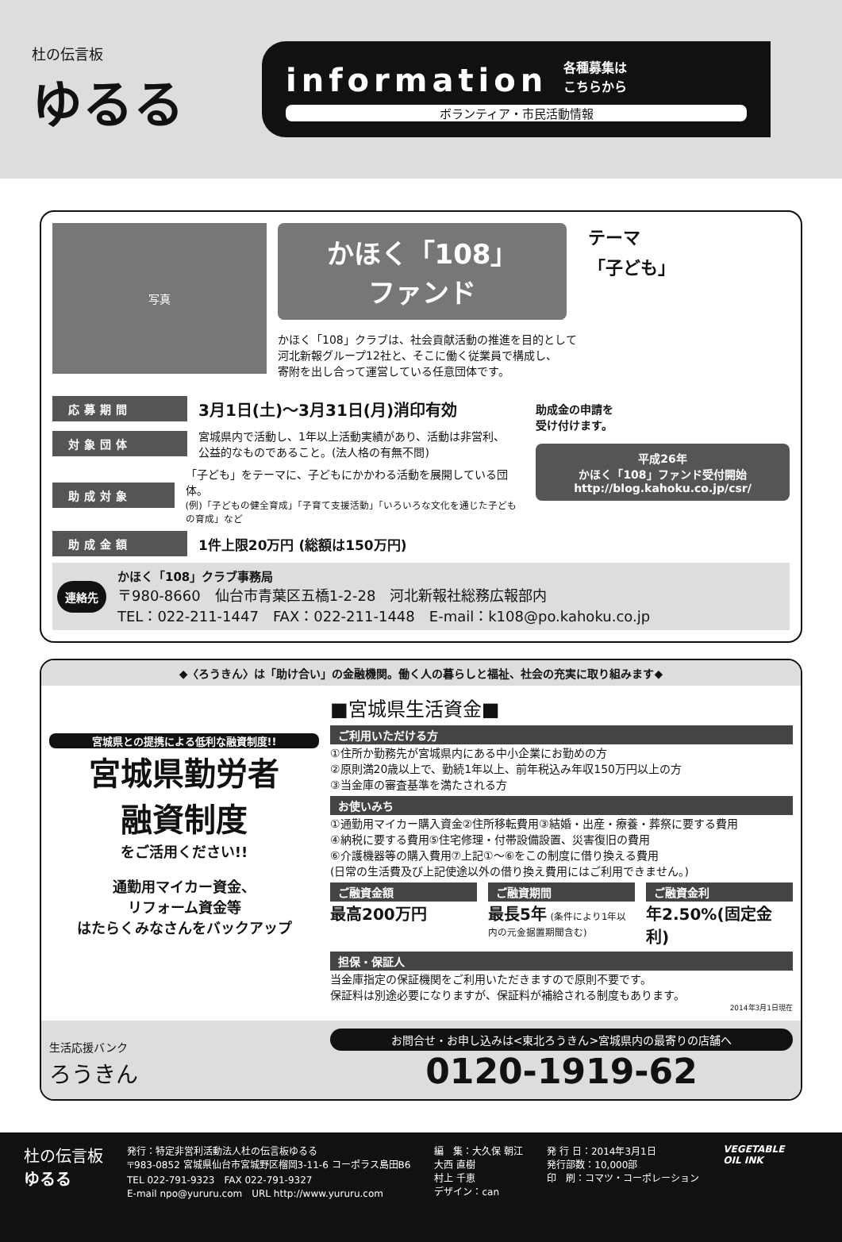杜の伝言板
ゆるる
information 各種募集は
こちらから
ボランティア・市民活動情報
写真
かほく「108」
ファンド
かほく「108」クラブは、社会貢献活動の推進を目的として
河北新報グループ12社と、そこに働く従業員で構成し、
寄附を出し合って運営している任意団体です。
テーマ
「子ども」
応募期間 3月1日(土)～3月31日(月)消印有効
対象団体 宮城県内で活動し、1年以上活動実績があり、活動は非営利、
公益的なものであること。(法人格の有無不問)
助成対象 「子ども」をテーマに、子どもにかかわる活動を展開している団体。
(例)「子どもの健全育成」「子育て支援活動」「いろいろな文化を通じた子どもの育成」など
助成金額 1件上限20万円 (総額は150万円)
助成金の申請を
受け付けます。
平成26年
かほく「108」ファンド受付開始
http://blog.kahoku.co.jp/csr/
連絡先
かほく「108」クラブ事務局
〒980-8660　仙台市青葉区五橋1-2-28　河北新報社総務広報部内
TEL：022-211-1447　FAX：022-211-1448　E-mail：k108@po.kahoku.co.jp
◆〈ろうきん〉は「助け合い」の金融機関。働く人の暮らしと福祉、社会の充実に取り組みます◆
宮城県との提携による低利な融資制度!!
宮城県勤労者
融資制度
をご活用ください!!
通勤用マイカー資金、
リフォーム資金等
はたらくみなさんをバックアップ
■宮城県生活資金■
ご利用いただける方
①住所か勤務先が宮城県内にある中小企業にお勤めの方
②原則満20歳以上で、勤続1年以上、前年税込み年収150万円以上の方
③当金庫の審査基準を満たされる方
お使いみち
①通勤用マイカー購入資金②住所移転費用③結婚・出産・療養・葬祭に要する費用
④納税に要する費用⑤住宅修理・付帯設備設置、災害復旧の費用
⑥介護機器等の購入費用⑦上記①～⑥をこの制度に借り換える費用
(日常の生活費及び上記使途以外の借り換え費用にはご利用できません。)
ご融資金額
最高200万円
ご融資期間
最長5年 (条件により1年以内の元金据置期間含む)
ご融資金利
年2.50%(固定金利)
担保・保証人
当金庫指定の保証機関をご利用いただきますので原則不要です。
保証料は別途必要になりますが、保証料が補給される制度もあります。
2014年3月1日現在
生活応援バンク
ろうきん
お問合せ・お申し込みは<東北ろうきん>宮城県内の最寄りの店舗へ
0120-1919-62
杜の伝言板
ゆるる
発行：特定非営利活動法人杜の伝言板ゆるる
〒983-0852 宮城県仙台市宮城野区榴岡3-11-6 コーポラス島田B6
TEL 022-791-9323　FAX 022-791-9327
E-mail npo@yururu.com　URL http://www.yururu.com
編　集：大久保 朝江
大西 直樹
村上 千恵
デザイン：can
発 行 日：2014年3月1日
発行部数：10,000部
印　刷：コマツ・コーポレーション
VEGETABLE
OIL INK